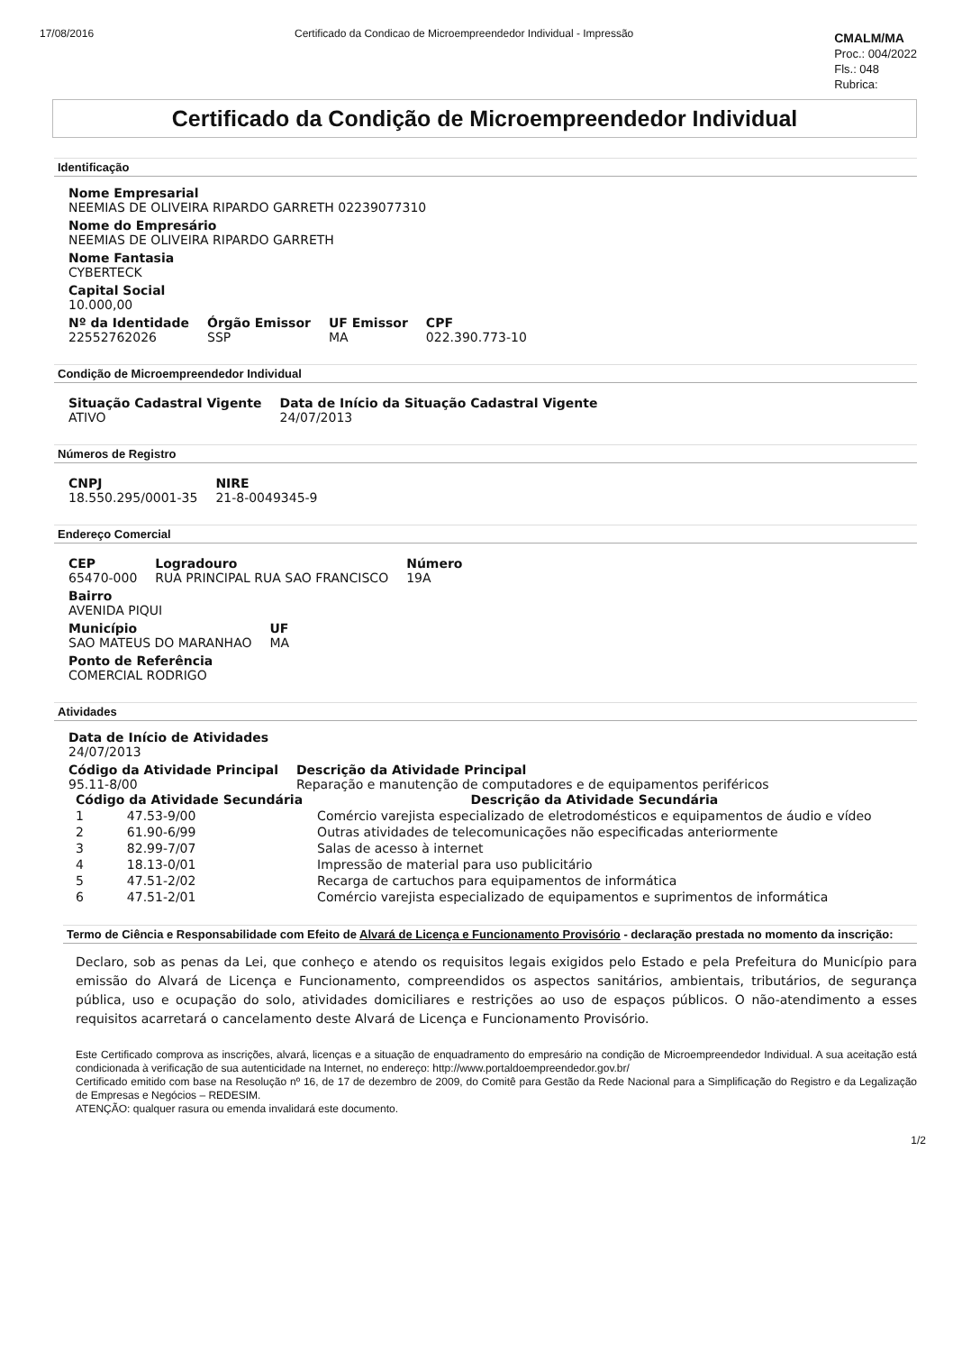17/08/2016 Certificado da Condicao de Microempreendedor Individual - Impressão
CMALM/MA
Proc.: 004/2022
Fls.: 048
Rubrica:
Certificado da Condição de Microempreendedor Individual
Identificação
Nome Empresarial
NEEMIAS DE OLIVEIRA RIPARDO GARRETH 02239077310
Nome do Empresário
NEEMIAS DE OLIVEIRA RIPARDO GARRETH
Nome Fantasia
CYBERTECK
Capital Social
10.000,00
Nº da Identidade
22552762026
Órgão Emissor
SSP
UF Emissor
MA
CPF
022.390.773-10
Condição de Microempreendedor Individual
Situação Cadastral Vigente
ATIVO
Data de Início da Situação Cadastral Vigente
24/07/2013
Números de Registro
CNPJ
18.550.295/0001-35
NIRE
21-8-0049345-9
Endereço Comercial
CEP
65470-000
Logradouro
RUA PRINCIPAL RUA SAO FRANCISCO
Número
19A
Bairro
AVENIDA PIQUI
Município
SAO MATEUS DO MARANHAO
UF
MA
Ponto de Referência
COMERCIAL RODRIGO
Atividades
Data de Início de Atividades
24/07/2013
Código da Atividade Principal
95.11-8/00
Descrição da Atividade Principal
Reparação e manutenção de computadores e de equipamentos periféricos
| Código da Atividade Secundária | | Descrição da Atividade Secundária |
| --- | --- | --- |
| 1 | 47.53-9/00 | Comércio varejista especializado de eletrodomésticos e equipamentos de áudio e vídeo |
| 2 | 61.90-6/99 | Outras atividades de telecomunicações não especificadas anteriormente |
| 3 | 82.99-7/07 | Salas de acesso à internet |
| 4 | 18.13-0/01 | Impressão de material para uso publicitário |
| 5 | 47.51-2/02 | Recarga de cartuchos para equipamentos de informática |
| 6 | 47.51-2/01 | Comércio varejista especializado de equipamentos e suprimentos de informática |
Termo de Ciência e Responsabilidade com Efeito de Alvará de Licença e Funcionamento Provisório - declaração prestada no momento da inscrição:
Declaro, sob as penas da Lei, que conheço e atendo os requisitos legais exigidos pelo Estado e pela Prefeitura do Município para emissão do Alvará de Licença e Funcionamento, compreendidos os aspectos sanitários, ambientais, tributários, de segurança pública, uso e ocupação do solo, atividades domiciliares e restrições ao uso de espaços públicos. O não-atendimento a esses requisitos acarretará o cancelamento deste Alvará de Licença e Funcionamento Provisório.
Este Certificado comprova as inscrições, alvará, licenças e a situação de enquadramento do empresário na condição de Microempreendedor Individual. A sua aceitação está condicionada à verificação de sua autenticidade na Internet, no endereço: http://www.portaldoempreendedor.gov.br/
Certificado emitido com base na Resolução nº 16, de 17 de dezembro de 2009, do Comitê para Gestão da Rede Nacional para a Simplificação do Registro e da Legalização de Empresas e Negócios – REDESIM.
ATENÇÃO: qualquer rasura ou emenda invalidará este documento.
1/2